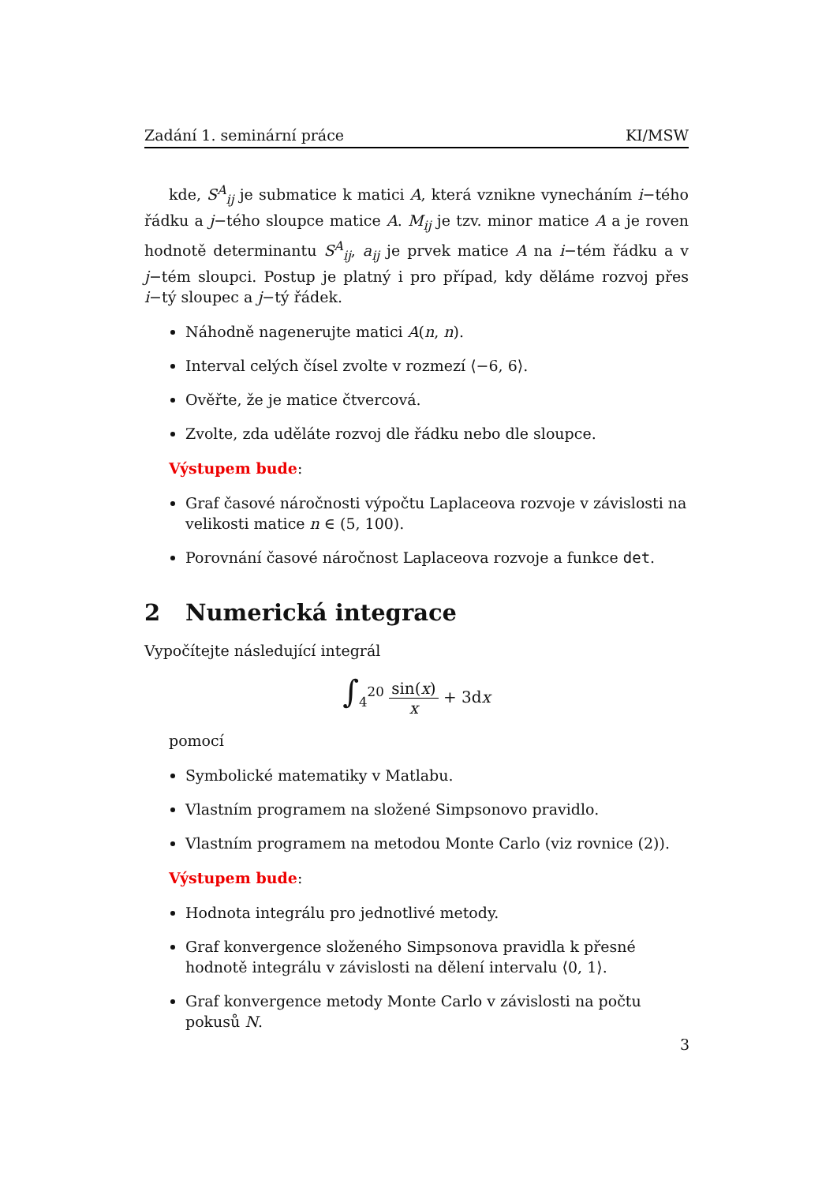Zadání 1. seminární práce KI/MSW
kde, S<sup>A</sup><sub>ij</sub> je submatice k matici A, která vznikne vynecháním i−tého řádku a j−tého sloupce matice A. M<sub>ij</sub> je tzv. minor matice A a je roven hodnotě determinantu S<sup>A</sup><sub>ij</sub>, a<sub>ij</sub> je prvek matice A na i−tém řádku a v j−tém sloupci. Postup je platný i pro případ, kdy děláme rozvoj přes i−tý sloupec a j−tý řádek.
Náhodně nagenerujte matici A(n, n).
Interval celých čísel zvolte v rozmezí ⟨−6, 6⟩.
Ověřte, že je matice čtvercová.
Zvolte, zda uděláte rozvoj dle řádku nebo dle sloupce.
Výstupem bude:
Graf časové náročnosti výpočtu Laplaceova rozvoje v závislosti na velikosti matice n ∈ (5, 100).
Porovnání časové náročnost Laplaceova rozvoje a funkce det.
2 Numerická integrace
Vypočítejte následující integrál
∫<sub>4</sub><sup>20</sup> sin(x) x + 3dx
pomocí
Symbolické matematiky v Matlabu.
Vlastním programem na složené Simpsonovo pravidlo.
Vlastním programem na metodou Monte Carlo (viz rovnice (2)).
Výstupem bude:
Hodnota integrálu pro jednotlivé metody.
Graf konvergence složeného Simpsonova pravidla k přesné hodnotě integrálu v závislosti na dělení intervalu ⟨0, 1⟩.
Graf konvergence metody Monte Carlo v závislosti na počtu pokusů N.
3